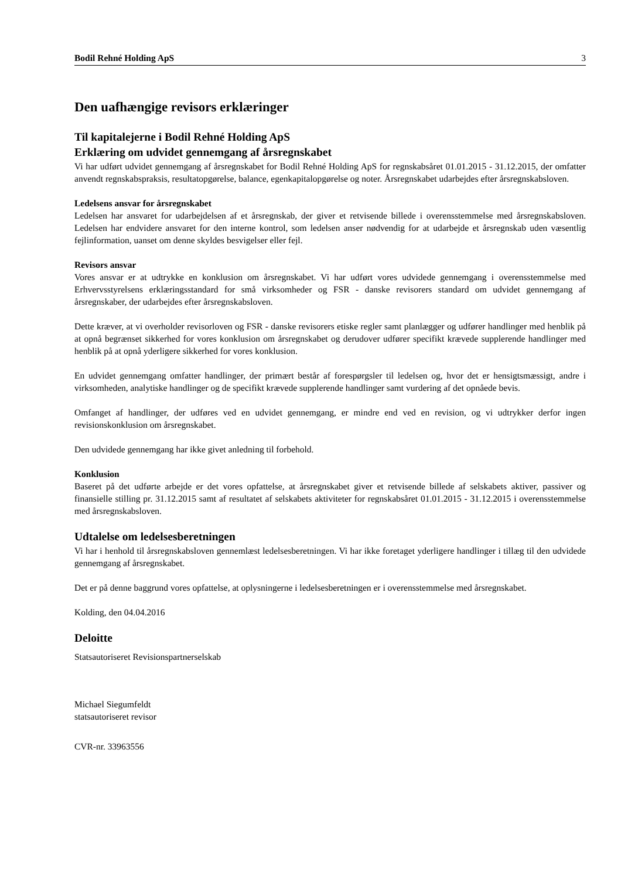Bodil Rehné Holding ApS 3
Den uafhængige revisors erklæringer
Til kapitalejerne i Bodil Rehné Holding ApS
Erklæring om udvidet gennemgang af årsregnskabet
Vi har udført udvidet gennemgang af årsregnskabet for Bodil Rehné Holding ApS for regnskabsåret 01.01.2015 - 31.12.2015, der omfatter anvendt regnskabspraksis, resultatopgørelse, balance, egenkapitalopgørelse og noter. Årsregnskabet udarbejdes efter årsregnskabsloven.
Ledelsens ansvar for årsregnskabet
Ledelsen har ansvaret for udarbejdelsen af et årsregnskab, der giver et retvisende billede i overensstemmelse med årsregnskabsloven. Ledelsen har endvidere ansvaret for den interne kontrol, som ledelsen anser nødvendig for at udarbejde et årsregnskab uden væsentlig fejlinformation, uanset om denne skyldes besvigelser eller fejl.
Revisors ansvar
Vores ansvar er at udtrykke en konklusion om årsregnskabet. Vi har udført vores udvidede gennemgang i overensstemmelse med Erhvervsstyrelsens erklæringsstandard for små virksomheder og FSR - danske revisorers standard om udvidet gennemgang af årsregnskaber, der udarbejdes efter årsregnskabsloven.
Dette kræver, at vi overholder revisorloven og FSR - danske revisorers etiske regler samt planlægger og udfører handlinger med henblik på at opnå begrænset sikkerhed for vores konklusion om årsregnskabet og derudover udfører specifikt krævede supplerende handlinger med henblik på at opnå yderligere sikkerhed for vores konklusion.
En udvidet gennemgang omfatter handlinger, der primært består af forespørgsler til ledelsen og, hvor det er hensigtsmæssigt, andre i virksomheden, analytiske handlinger og de specifikt krævede supplerende handlinger samt vurdering af det opnåede bevis.
Omfanget af handlinger, der udføres ved en udvidet gennemgang, er mindre end ved en revision, og vi udtrykker derfor ingen revisionskonklusion om årsregnskabet.
Den udvidede gennemgang har ikke givet anledning til forbehold.
Konklusion
Baseret på det udførte arbejde er det vores opfattelse, at årsregnskabet giver et retvisende billede af selskabets aktiver, passiver og finansielle stilling pr. 31.12.2015 samt af resultatet af selskabets aktiviteter for regnskabsåret 01.01.2015 - 31.12.2015 i overensstemmelse med årsregnskabsloven.
Udtalelse om ledelsesberetningen
Vi har i henhold til årsregnskabsloven gennemlæst ledelsesberetningen. Vi har ikke foretaget yderligere handlinger i tillæg til den udvidede gennemgang af årsregnskabet.
Det er på denne baggrund vores opfattelse, at oplysningerne i ledelsesberetningen er i overensstemmelse med årsregnskabet.
Kolding, den 04.04.2016
Deloitte
Statsautoriseret Revisionspartnerselskab
Michael Siegumfeldt
statsautoriseret revisor
CVR-nr. 33963556